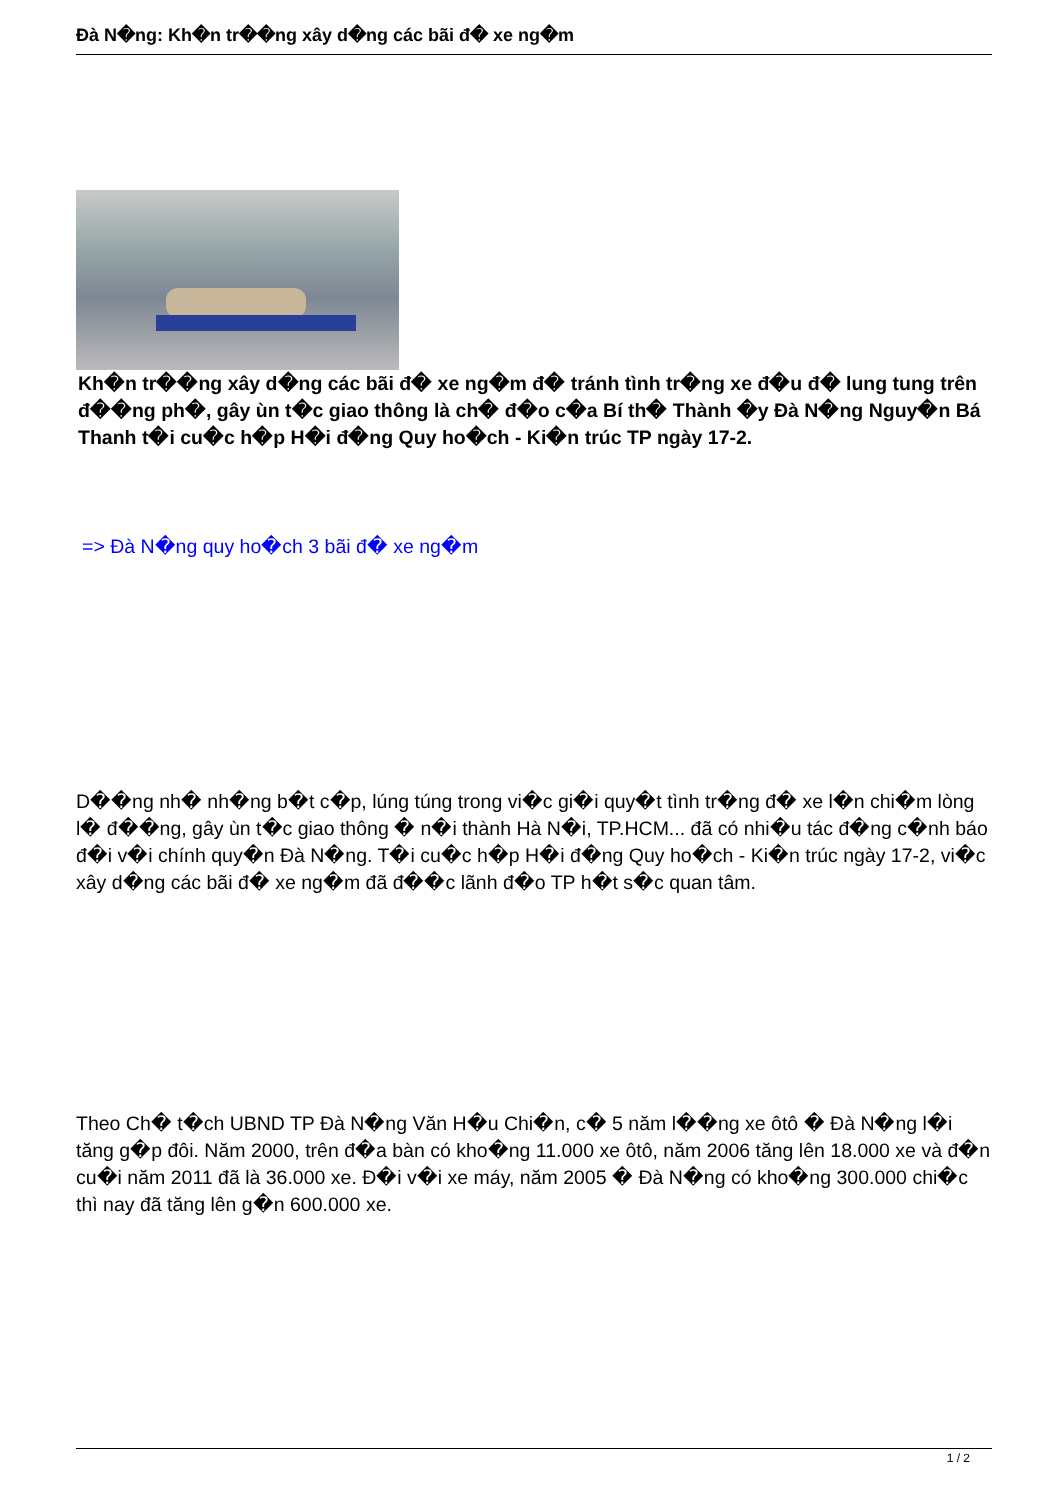Đà N�ng: Kh�n tr��ng xây d�ng các bãi đ� xe ng�m
Kh�n tr��ng xây d�ng các bãi đ� xe ng�m đ� tránh tình tr�ng xe đ�u đ� lung tung trên đ��ng ph�, gây ùn t�c giao thông là ch� đ�o c�a Bí th� Thành �y Đà N�ng Nguy�n Bá Thanh t�i cu�c h�p H�i đ�ng Quy ho�ch - Ki�n trúc TP ngày 17-2.
=> Đà N�ng quy ho�ch 3 bãi đ� xe ng�m
D��ng nh� nh�ng b�t c�p, lúng túng trong vi�c gi�i quy�t tình tr�ng đ� xe l�n chi�m lòng l� đ��ng, gây ùn t�c giao thông � n�i thành Hà N�i, TP.HCM... đã có nhi�u tác đ�ng c�nh báo đ�i v�i chính quy�n Đà N�ng. T�i cu�c h�p H�i đ�ng Quy ho�ch - Ki�n trúc ngày 17-2, vi�c xây d�ng các bãi đ� xe ng�m đã đ��c lãnh đ�o TP h�t s�c quan tâm.
Theo Ch� t�ch UBND TP Đà N�ng Văn H�u Chi�n, c� 5 năm l��ng xe ôtô � Đà N�ng l�i tăng g�p đôi. Năm 2000, trên đ�a bàn có kho�ng 11.000 xe ôtô, năm 2006 tăng lên 18.000 xe và đ�n cu�i năm 2011 đã là 36.000 xe. Đ�i v�i xe máy, năm 2005 � Đà N�ng có kho�ng 300.000 chi�c thì nay đã tăng lên g�n 600.000 xe.
1 / 2